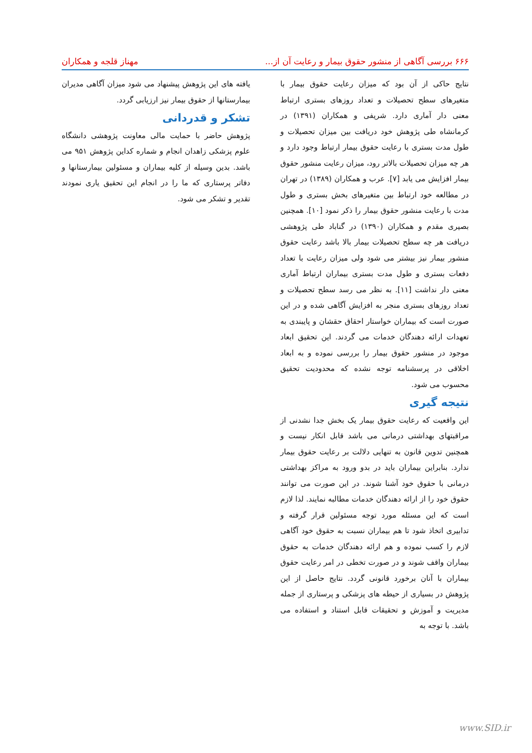۶۶۶ بررسی آگاهی از منشور حقوق بیمار و رعایت آن از... مهناز قلجه و همکاران
نتایج حاکی از آن بود که میزان رعایت حقوق بیمار با متغیرهای سطح تحصیلات و تعداد روزهای بستری ارتباط معنی دار آماری دارد. شریفی و همکاران (۱۳۹۱) در کرمانشاه طی پژوهش خود دریافت بین میزان تحصیلات و طول مدت بستری با رعایت حقوق بیمار ارتباط وجود دارد و هر چه میزان تحصیلات بالاتر رود، میزان رعایت منشور حقوق بیمار افزایش می یابد [۷]. عرب و همکاران (۱۳۸۹) در تهران در مطالعه خود ارتباط بین متغیرهای بخش بستری و طول مدت با رعایت منشور حقوق بیمار را ذکر نمود [۱۰]. همچنین بصیری مقدم و همکاران (۱۳۹۰) در گناباد طی پژوهشی دریافت هر چه سطح تحصیلات بیمار بالا باشد رعایت حقوق منشور بیمار نیز بیشتر می شود ولی میزان رعایت با تعداد دفعات بستری و طول مدت بستری بیماران ارتباط آماری معنی دار نداشت [۱۱]. به نظر می رسد سطح تحصیلات و تعداد روزهای بستری منجر به افزایش آگاهی شده و در این صورت است که بیماران خواستار احقاق حقشان و پایبندی به تعهدات ارائه دهندگان خدمات می گردند. این تحقیق ابعاد موجود در منشور حقوق بیمار را بررسی نموده و به ابعاد اخلاقی در پرسشنامه توجه نشده که محدودیت تحقیق محسوب می شود.
نتیجه گیری
این واقعیت که رعایت حقوق بیمار یک بخش جدا نشدنی از مراقبتهای بهداشتی درمانی می باشد قابل انکار نیست و همچنین تدوین قانون به تنهایی دلالت بر رعایت حقوق بیمار ندارد. بنابراین بیماران باید در بدو ورود به مراکز بهداشتی درمانی با حقوق خود آشنا شوند. در این صورت می توانند حقوق خود را از ارائه دهندگان خدمات مطالبه نمایند. لذا لازم است که این مسئله مورد توجه مسئولین قرار گرفته و تدابیری اتخاذ شود تا هم بیماران نسبت به حقوق خود آگاهی لازم را کسب نموده و هم ارائه دهندگان خدمات به حقوق بیماران واقف شوند و در صورت تخطی در امر رعایت حقوق بیماران با آنان برخورد قانونی گردد. نتایج حاصل از این پژوهش در بسیاری از حیطه های پزشکی و پرستاری از جمله مدیریت و آموزش و تحقیقات قابل استناد و استفاده می باشد. با توجه به
یافته های این پژوهش پیشنهاد می شود میزان آگاهی مدیران بیمارستانها از حقوق بیمار نیز ارزیابی گردد.
تشکر و قدردانی
پژوهش حاضر با حمایت مالی معاونت پژوهشی دانشگاه علوم پزشکی زاهدان انجام و شماره کداین پژوهش ۹۵۱ می باشد. بدین وسیله از کلیه بیماران و مسئولین بیمارستانها و دفاتر پرستاری که ما را در انجام این تحقیق یاری نمودند تقدیر و تشکر می شود.
www.SID.ir